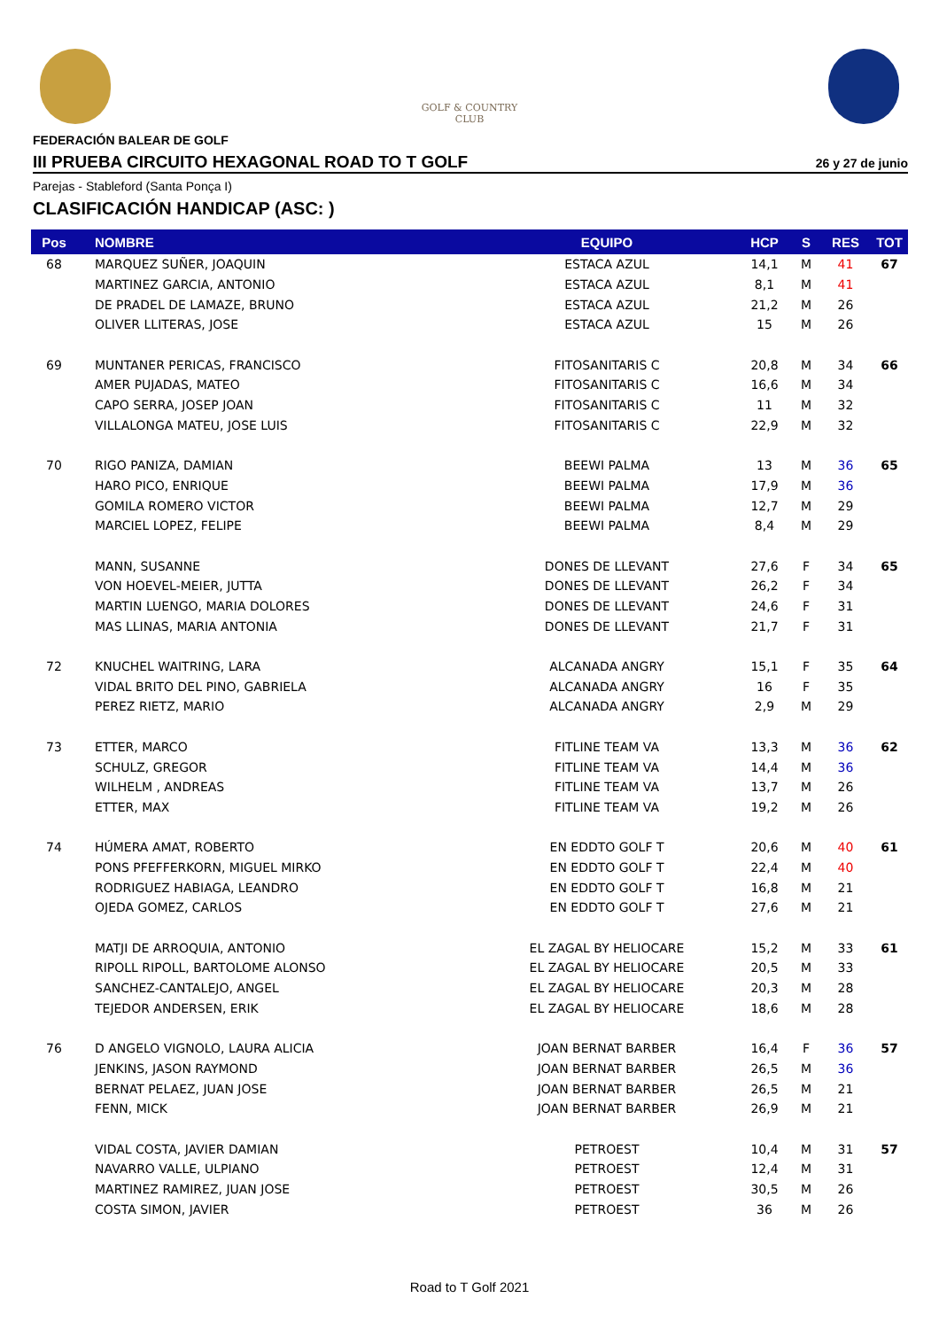GOLF & COUNTRY
CLUB
FEDERACIÓN BALEAR DE GOLF
III PRUEBA CIRCUITO HEXAGONAL ROAD TO T GOLF
26 y 27 de junio
Parejas - Stableford (Santa Ponça I)
CLASIFICACIÓN HANDICAP (ASC: )
| Pos | NOMBRE | EQUIPO | HCP | S | RES | TOT |
| --- | --- | --- | --- | --- | --- | --- |
| 68 | MARQUEZ SUÑER, JOAQUIN | ESTACA AZUL | 14,1 | M | 41 | 67 |
| | MARTINEZ GARCIA, ANTONIO | ESTACA AZUL | 8,1 | M | 41 | |
| | DE PRADEL DE LAMAZE, BRUNO | ESTACA AZUL | 21,2 | M | 26 | |
| | OLIVER LLITERAS, JOSE | ESTACA AZUL | 15 | M | 26 | |
| 69 | MUNTANER PERICAS, FRANCISCO | FITOSANITARIS C | 20,8 | M | 34 | 66 |
| | AMER PUJADAS, MATEO | FITOSANITARIS C | 16,6 | M | 34 | |
| | CAPO SERRA, JOSEP JOAN | FITOSANITARIS C | 11 | M | 32 | |
| | VILLALONGA MATEU, JOSE LUIS | FITOSANITARIS C | 22,9 | M | 32 | |
| 70 | RIGO PANIZA, DAMIAN | BEEWI PALMA | 13 | M | 36 | 65 |
| | HARO PICO, ENRIQUE | BEEWI PALMA | 17,9 | M | 36 | |
| | GOMILA ROMERO VICTOR | BEEWI PALMA | 12,7 | M | 29 | |
| | MARCIEL LOPEZ, FELIPE | BEEWI PALMA | 8,4 | M | 29 | |
| | MANN, SUSANNE | DONES DE LLEVANT | 27,6 | F | 34 | 65 |
| | VON HOEVEL-MEIER, JUTTA | DONES DE LLEVANT | 26,2 | F | 34 | |
| | MARTIN LUENGO, MARIA DOLORES | DONES DE LLEVANT | 24,6 | F | 31 | |
| | MAS LLINAS, MARIA ANTONIA | DONES DE LLEVANT | 21,7 | F | 31 | |
| 72 | KNUCHEL WAITRING, LARA | ALCANADA ANGRY | 15,1 | F | 35 | 64 |
| | VIDAL BRITO DEL PINO, GABRIELA | ALCANADA ANGRY | 16 | F | 35 | |
| | PEREZ RIETZ, MARIO | ALCANADA ANGRY | 2,9 | M | 29 | |
| 73 | ETTER, MARCO | FITLINE TEAM VA | 13,3 | M | 36 | 62 |
| | SCHULZ, GREGOR | FITLINE TEAM VA | 14,4 | M | 36 | |
| | WILHELM , ANDREAS | FITLINE TEAM VA | 13,7 | M | 26 | |
| | ETTER, MAX | FITLINE TEAM VA | 19,2 | M | 26 | |
| 74 | HÚMERA AMAT, ROBERTO | EN EDDTO GOLF T | 20,6 | M | 40 | 61 |
| | PONS PFEFFERKORN, MIGUEL MIRKO | EN EDDTO GOLF T | 22,4 | M | 40 | |
| | RODRIGUEZ HABIAGA, LEANDRO | EN EDDTO GOLF T | 16,8 | M | 21 | |
| | OJEDA GOMEZ, CARLOS | EN EDDTO GOLF T | 27,6 | M | 21 | |
| | MATJI DE ARROQUIA, ANTONIO | EL ZAGAL BY HELIOCARE | 15,2 | M | 33 | 61 |
| | RIPOLL RIPOLL, BARTOLOME ALONSO | EL ZAGAL BY HELIOCARE | 20,5 | M | 33 | |
| | SANCHEZ-CANTALEJO, ANGEL | EL ZAGAL BY HELIOCARE | 20,3 | M | 28 | |
| | TEJEDOR ANDERSEN, ERIK | EL ZAGAL BY HELIOCARE | 18,6 | M | 28 | |
| 76 | D ANGELO VIGNOLO, LAURA ALICIA | JOAN BERNAT BARBER | 16,4 | F | 36 | 57 |
| | JENKINS, JASON RAYMOND | JOAN BERNAT BARBER | 26,5 | M | 36 | |
| | BERNAT PELAEZ, JUAN JOSE | JOAN BERNAT BARBER | 26,5 | M | 21 | |
| | FENN, MICK | JOAN BERNAT BARBER | 26,9 | M | 21 | |
| | VIDAL COSTA, JAVIER DAMIAN | PETROEST | 10,4 | M | 31 | 57 |
| | NAVARRO VALLE, ULPIANO | PETROEST | 12,4 | M | 31 | |
| | MARTINEZ RAMIREZ, JUAN JOSE | PETROEST | 30,5 | M | 26 | |
| | COSTA SIMON, JAVIER | PETROEST | 36 | M | 26 | |
Road to T Golf 2021